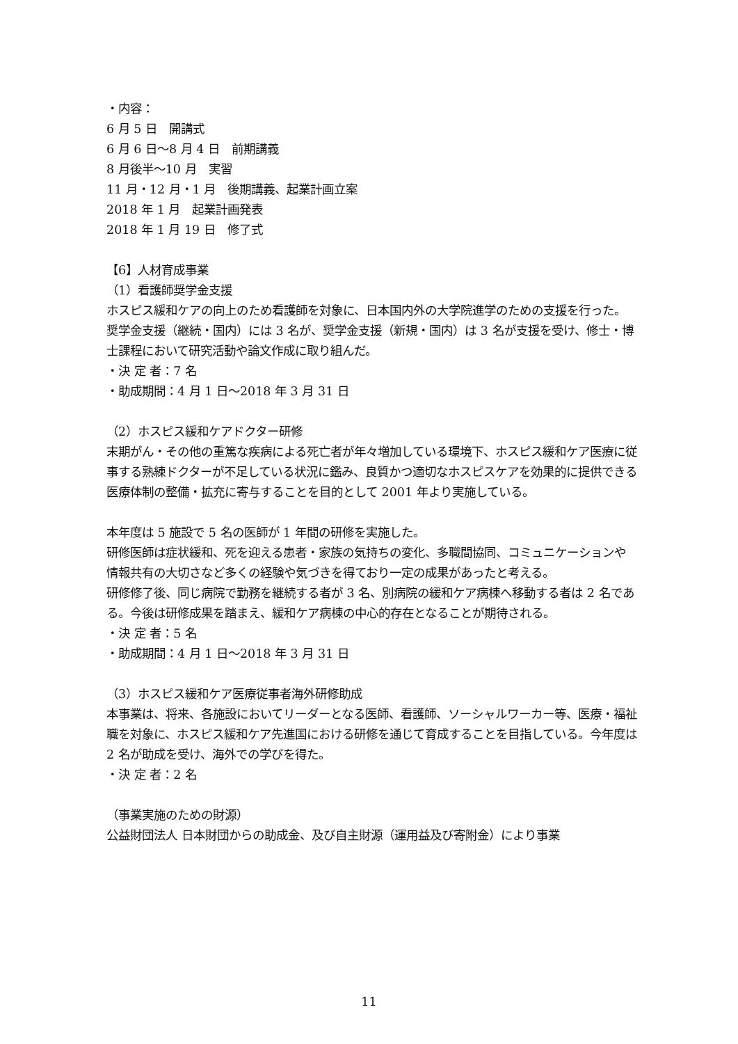・内容：
6 月 5 日　開講式
6 月 6 日～8 月 4 日　前期講義
8 月後半～10 月　実習
11 月・12 月・1 月　後期講義、起業計画立案
2018 年 1 月　起業計画発表
2018 年 1 月 19 日　修了式
【6】人材育成事業
（1）看護師奨学金支援
ホスピス緩和ケアの向上のため看護師を対象に、日本国内外の大学院進学のための支援を行った。奨学金支援（継続・国内）には 3 名が、奨学金支援（新規・国内）は 3 名が支援を受け、修士・博士課程において研究活動や論文作成に取り組んだ。
・決 定 者：7 名
・助成期間：4 月 1 日～2018 年 3 月 31 日
（2）ホスピス緩和ケアドクター研修
末期がん・その他の重篤な疾病による死亡者が年々増加している環境下、ホスピス緩和ケア医療に従事する熟練ドクターが不足している状況に鑑み、良質かつ適切なホスピスケアを効果的に提供できる医療体制の整備・拡充に寄与することを目的として 2001 年より実施している。
本年度は 5 施設で 5 名の医師が 1 年間の研修を実施した。
研修医師は症状緩和、死を迎える患者・家族の気持ちの変化、多職間協同、コミュニケーションや情報共有の大切さなど多くの経験や気づきを得ており一定の成果があったと考える。
研修修了後、同じ病院で勤務を継続する者が 3 名、別病院の緩和ケア病棟へ移動する者は 2 名である。今後は研修成果を踏まえ、緩和ケア病棟の中心的存在となることが期待される。
・決 定 者：5 名
・助成期間：4 月 1 日～2018 年 3 月 31 日
（3）ホスピス緩和ケア医療従事者海外研修助成
本事業は、将来、各施設においてリーダーとなる医師、看護師、ソーシャルワーカー等、医療・福祉職を対象に、ホスピス緩和ケア先進国における研修を通じて育成することを目指している。今年度は 2 名が助成を受け、海外での学びを得た。
・決 定 者：2 名
（事業実施のための財源）
公益財団法人 日本財団からの助成金、及び自主財源（運用益及び寄附金）により事業
11